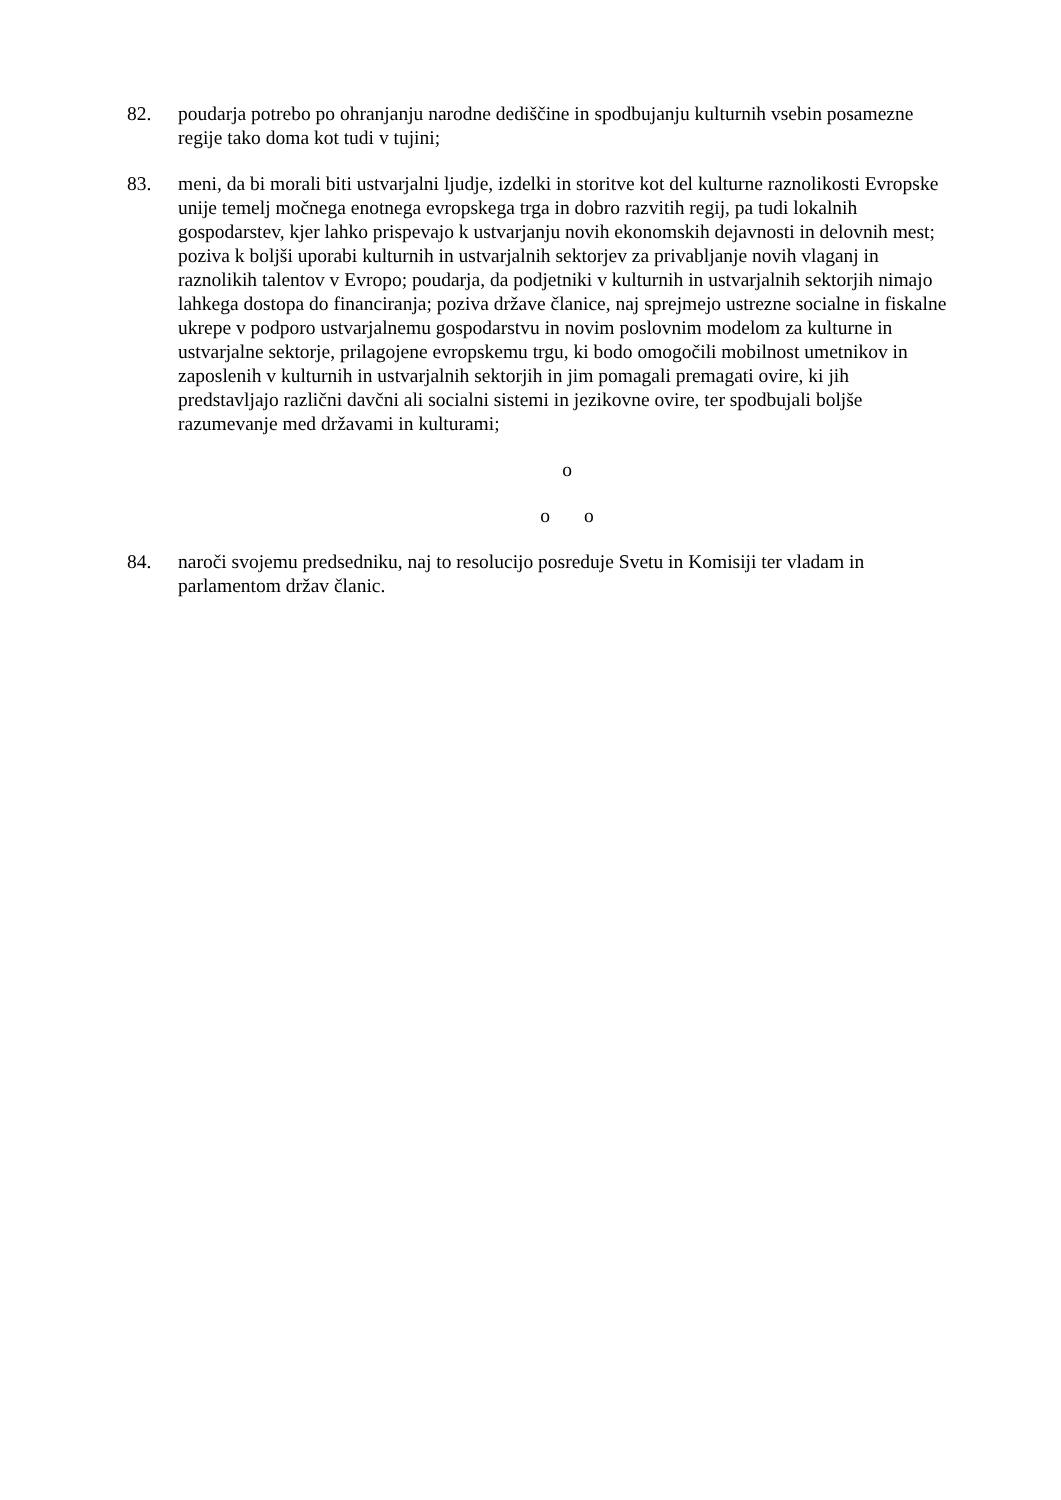82. poudarja potrebo po ohranjanju narodne dediščine in spodbujanju kulturnih vsebin posamezne regije tako doma kot tudi v tujini;
83. meni, da bi morali biti ustvarjalni ljudje, izdelki in storitve kot del kulturne raznolikosti Evropske unije temelj močnega enotnega evropskega trga in dobro razvitih regij, pa tudi lokalnih gospodarstev, kjer lahko prispevajo k ustvarjanju novih ekonomskih dejavnosti in delovnih mest; poziva k boljši uporabi kulturnih in ustvarjalnih sektorjev za privabljanje novih vlaganj in raznolikih talentov v Evropo; poudarja, da podjetniki v kulturnih in ustvarjalnih sektorjih nimajo lahkega dostopa do financiranja; poziva države članice, naj sprejmejo ustrezne socialne in fiskalne ukrepe v podporo ustvarjalnemu gospodarstvu in novim poslovnim modelom za kulturne in ustvarjalne sektorje, prilagojene evropskemu trgu, ki bodo omogočili mobilnost umetnikov in zaposlenih v kulturnih in ustvarjalnih sektorjih in jim pomagali premagati ovire, ki jih predstavljajo različni davčni ali socialni sistemi in jezikovne ovire, ter spodbujali boljše razumevanje med državami in kulturami;
o
o o
84. naroči svojemu predsedniku, naj to resolucijo posreduje Svetu in Komisiji ter vladam in parlamentom držav članic.